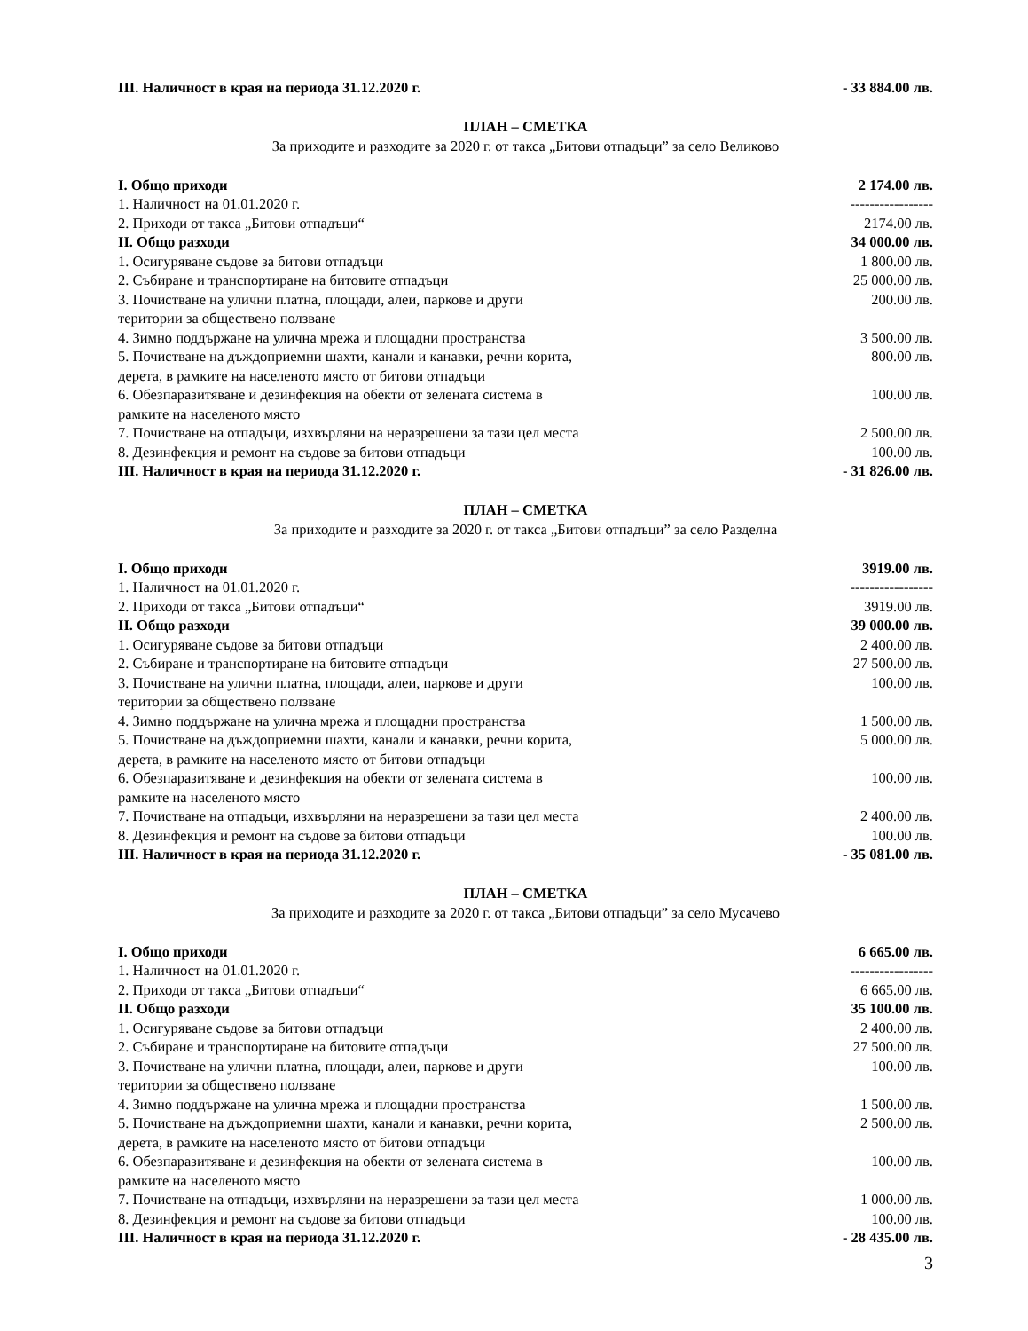| III. Наличност в края на периода 31.12.2020 г. | - 33 884.00 лв. |
ПЛАН – СМЕТКА
За приходите и разходите за 2020 г. от такса „Битови отпадъци” за село Великово
| I. Общо приходи | 2 174.00 лв. |
| 1. Наличност на 01.01.2020 г. | ----------------- |
| 2. Приходи от такса „Битови отпадъци“ | 2174.00 лв. |
| II. Общо разходи | 34 000.00 лв. |
| 1. Осигуряване съдове за битови отпадъци | 1 800.00 лв. |
| 2. Събиране и транспортиране на битовите отпадъци | 25 000.00 лв. |
| 3. Почистване на улични платна, площади, алеи, паркове и други територии за обществено ползване | 200.00 лв. |
| 4. Зимно поддържане на улична мрежа и площадни пространства | 3 500.00 лв. |
| 5. Почистване на дъждоприемни шахти, канали и канавки, речни корита, дерета, в рамките на населеното място от битови отпадъци | 800.00 лв. |
| 6. Обезпаразитяване и дезинфекция на обекти от зелената система в рамките на населеното място | 100.00 лв. |
| 7. Почистване на отпадъци, изхвърляни на неразрешени за тази цел места | 2 500.00 лв. |
| 8. Дезинфекция и ремонт на съдове за битови отпадъци | 100.00 лв. |
| III. Наличност в края на периода 31.12.2020 г. | - 31 826.00 лв. |
ПЛАН – СМЕТКА
За приходите и разходите за 2020 г. от такса „Битови отпадъци” за село Разделна
| I. Общо приходи | 3919.00 лв. |
| 1. Наличност на 01.01.2020 г. | ----------------- |
| 2. Приходи от такса „Битови отпадъци“ | 3919.00 лв. |
| II. Общо разходи | 39 000.00 лв. |
| 1. Осигуряване съдове за битови отпадъци | 2 400.00 лв. |
| 2. Събиране и транспортиране на битовите отпадъци | 27 500.00 лв. |
| 3. Почистване на улични платна, площади, алеи, паркове и други територии за обществено ползване | 100.00 лв. |
| 4. Зимно поддържане на улична мрежа и площадни пространства | 1 500.00 лв. |
| 5. Почистване на дъждоприемни шахти, канали и канавки, речни корита, дерета, в рамките на населеното място от битови отпадъци | 5 000.00 лв. |
| 6. Обезпаразитяване и дезинфекция на обекти от зелената система в рамките на населеното място | 100.00 лв. |
| 7. Почистване на отпадъци, изхвърляни на неразрешени за тази цел места | 2 400.00 лв. |
| 8. Дезинфекция и ремонт на съдове за битови отпадъци | 100.00 лв. |
| III. Наличност в края на периода 31.12.2020 г. | - 35 081.00 лв. |
ПЛАН – СМЕТКА
За приходите и разходите за 2020 г. от такса „Битови отпадъци” за село Мусачево
| I. Общо приходи | 6 665.00 лв. |
| 1. Наличност на 01.01.2020 г. | ----------------- |
| 2. Приходи от такса „Битови отпадъци“ | 6 665.00 лв. |
| II. Общо разходи | 35 100.00 лв. |
| 1. Осигуряване съдове за битови отпадъци | 2 400.00 лв. |
| 2. Събиране и транспортиране на битовите отпадъци | 27 500.00 лв. |
| 3. Почистване на улични платна, площади, алеи, паркове и други територии за обществено ползване | 100.00 лв. |
| 4. Зимно поддържане на улична мрежа и площадни пространства | 1 500.00 лв. |
| 5. Почистване на дъждоприемни шахти, канали и канавки, речни корита, дерета, в рамките на населеното място от битови отпадъци | 2 500.00 лв. |
| 6. Обезпаразитяване и дезинфекция на обекти от зелената система в рамките на населеното място | 100.00 лв. |
| 7. Почистване на отпадъци, изхвърляни на неразрешени за тази цел места | 1 000.00 лв. |
| 8. Дезинфекция и ремонт на съдове за битови отпадъци | 100.00 лв. |
| III. Наличност в края на периода 31.12.2020 г. | - 28 435.00 лв. |
3